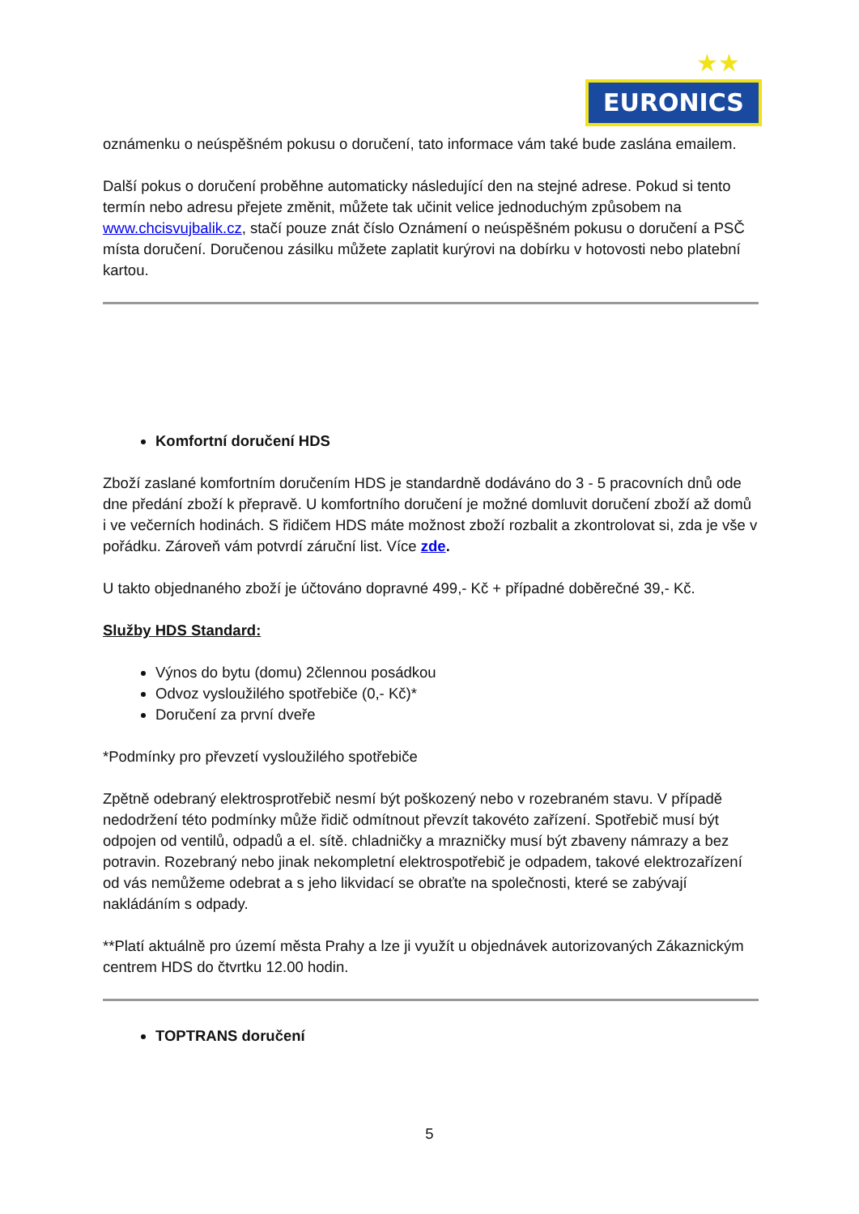★★
EURONICS
oznámenku o neúspěšném pokusu o doručení, tato informace vám také bude zaslána emailem.
Další pokus o doručení proběhne automaticky následující den na stejné adrese. Pokud si tento termín nebo adresu přejete změnit, můžete tak učinit velice jednoduchým způsobem na www.chcisvujbalik.cz, stačí pouze znát číslo Oznámení o neúspěšném pokusu o doručení a PSČ místa doručení. Doručenou zásilku můžete zaplatit kurýrovi na dobírku v hotovosti nebo platební kartou.
Komfortní doručení HDS
Zboží zaslané komfortním doručením HDS je standardně dodáváno do 3 - 5 pracovních dnů ode dne předání zboží k přepravě. U komfortního doručení je možné domluvit doručení zboží až domů i ve večerních hodinách. S řidičem HDS máte možnost zboží rozbalit a zkontrolovat si, zda je vše v pořádku. Zároveň vám potvrdí záruční list. Více zde.
U takto objednaného zboží je účtováno dopravné 499,- Kč + případné doběrečné 39,- Kč.
Služby HDS Standard:
Výnos do bytu (domu) 2člennou posádkou
Odvoz vysloužilého spotřebiče (0,- Kč)*
Doručení za první dveře
*Podmínky pro převzetí vysloužilého spotřebiče
Zpětně odebraný elektrosprotřebič nesmí být poškozený nebo v rozebraném stavu. V případě nedodržení této podmínky může řidič odmítnout převzít takovéto zařízení. Spotřebič musí být odpojen od ventilů, odpadů a el. sítě. chladničky a mrazničky musí být zbaveny námrazy a bez potravin. Rozebraný nebo jinak nekompletní elektrospotřebič je odpadem, takové elektrozařízení od vás nemůžeme odebrat a s jeho likvidací se obraťte na společnosti, které se zabývají nakládáním s odpady.
**Platí aktuálně pro území města Prahy a lze ji využít u objednávek autorizovaných Zákaznickým centrem HDS do čtvrtku 12.00 hodin.
TOPTRANS doručení
5